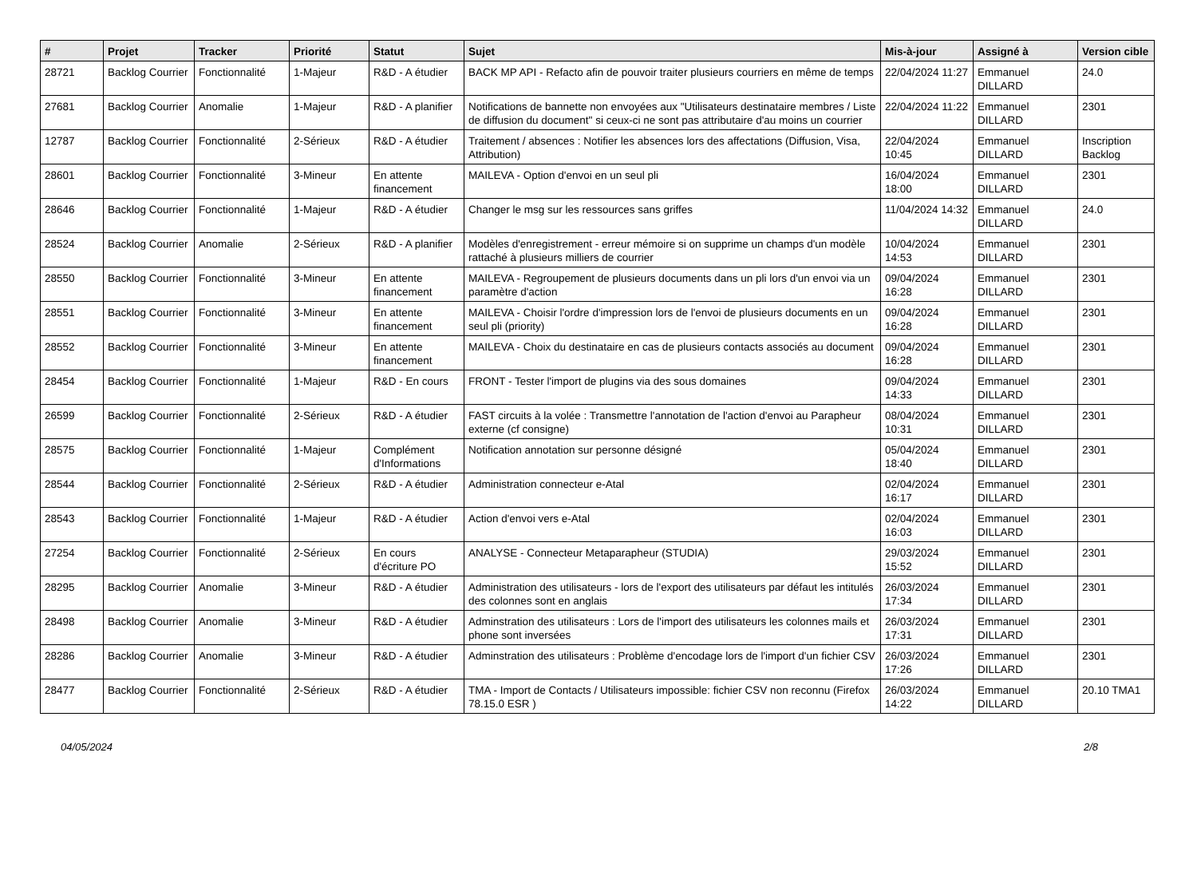| # | Projet | Tracker | Priorité | Statut | Sujet | Mis-à-jour | Assigné à | Version cible |
| --- | --- | --- | --- | --- | --- | --- | --- | --- |
| 28721 | Backlog Courrier | Fonctionnalité | 1-Majeur | R&D - A étudier | BACK MP API - Refacto afin de pouvoir traiter plusieurs courriers en même de temps | 22/04/2024 11:27 | Emmanuel DILLARD | 24.0 |
| 27681 | Backlog Courrier | Anomalie | 1-Majeur | R&D - A planifier | Notifications de bannette non envoyées aux "Utilisateurs destinataire membres / Liste de diffusion du document" si ceux-ci ne sont pas attributaire d'au moins un courrier | 22/04/2024 11:22 | Emmanuel DILLARD | 2301 |
| 12787 | Backlog Courrier | Fonctionnalité | 2-Sérieux | R&D - A étudier | Traitement / absences : Notifier les absences lors des affectations (Diffusion, Visa, Attribution) | 22/04/2024 10:45 | Emmanuel DILLARD | Inscription Backlog |
| 28601 | Backlog Courrier | Fonctionnalité | 3-Mineur | En attente financement | MAILEVA - Option d'envoi en un seul pli | 16/04/2024 18:00 | Emmanuel DILLARD | 2301 |
| 28646 | Backlog Courrier | Fonctionnalité | 1-Majeur | R&D - A étudier | Changer le msg sur les ressources sans griffes | 11/04/2024 14:32 | Emmanuel DILLARD | 24.0 |
| 28524 | Backlog Courrier | Anomalie | 2-Sérieux | R&D - A planifier | Modèles d'enregistrement - erreur mémoire si on supprime un champs d'un modèle rattaché à plusieurs milliers de courrier | 10/04/2024 14:53 | Emmanuel DILLARD | 2301 |
| 28550 | Backlog Courrier | Fonctionnalité | 3-Mineur | En attente financement | MAILEVA - Regroupement de plusieurs documents dans un pli lors d'un envoi via un paramètre d'action | 09/04/2024 16:28 | Emmanuel DILLARD | 2301 |
| 28551 | Backlog Courrier | Fonctionnalité | 3-Mineur | En attente financement | MAILEVA - Choisir l'ordre d'impression lors de l'envoi de plusieurs documents en un seul pli (priority) | 09/04/2024 16:28 | Emmanuel DILLARD | 2301 |
| 28552 | Backlog Courrier | Fonctionnalité | 3-Mineur | En attente financement | MAILEVA - Choix du destinataire en cas de plusieurs contacts associés au document | 09/04/2024 16:28 | Emmanuel DILLARD | 2301 |
| 28454 | Backlog Courrier | Fonctionnalité | 1-Majeur | R&D - En cours | FRONT - Tester l'import de plugins via des sous domaines | 09/04/2024 14:33 | Emmanuel DILLARD | 2301 |
| 26599 | Backlog Courrier | Fonctionnalité | 2-Sérieux | R&D - A étudier | FAST circuits à la volée : Transmettre l'annotation de l'action d'envoi au Parapheur externe (cf consigne) | 08/04/2024 10:31 | Emmanuel DILLARD | 2301 |
| 28575 | Backlog Courrier | Fonctionnalité | 1-Majeur | Complément d'Informations | Notification annotation sur personne désigné | 05/04/2024 18:40 | Emmanuel DILLARD | 2301 |
| 28544 | Backlog Courrier | Fonctionnalité | 2-Sérieux | R&D - A étudier | Administration connecteur e-Atal | 02/04/2024 16:17 | Emmanuel DILLARD | 2301 |
| 28543 | Backlog Courrier | Fonctionnalité | 1-Majeur | R&D - A étudier | Action d'envoi vers e-Atal | 02/04/2024 16:03 | Emmanuel DILLARD | 2301 |
| 27254 | Backlog Courrier | Fonctionnalité | 2-Sérieux | En cours d'écriture PO | ANALYSE - Connecteur Metaparapheur (STUDIA) | 29/03/2024 15:52 | Emmanuel DILLARD | 2301 |
| 28295 | Backlog Courrier | Anomalie | 3-Mineur | R&D - A étudier | Administration des utilisateurs - lors de l'export des utilisateurs par défaut les intitulés des colonnes sont en anglais | 26/03/2024 17:34 | Emmanuel DILLARD | 2301 |
| 28498 | Backlog Courrier | Anomalie | 3-Mineur | R&D - A étudier | Adminstration des utilisateurs : Lors de l'import des utilisateurs les colonnes mails et phone sont inversées | 26/03/2024 17:31 | Emmanuel DILLARD | 2301 |
| 28286 | Backlog Courrier | Anomalie | 3-Mineur | R&D - A étudier | Adminstration des utilisateurs : Problème d'encodage lors de l'import d'un fichier CSV | 26/03/2024 17:26 | Emmanuel DILLARD | 2301 |
| 28477 | Backlog Courrier | Fonctionnalité | 2-Sérieux | R&D - A étudier | TMA - Import de Contacts / Utilisateurs impossible: fichier CSV non reconnu (Firefox 78.15.0 ESR ) | 26/03/2024 14:22 | Emmanuel DILLARD | 20.10 TMA1 |
04/05/2024 2/8